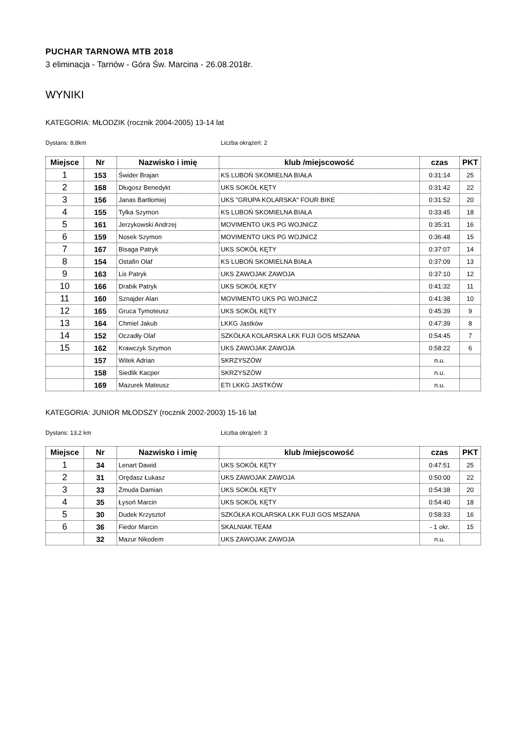PUCHAR TARNOWA MTB 2018
3 eliminacja - Tarnów - Góra Św. Marcina - 26.08.2018r.
WYNIKI
KATEGORIA: MŁODZIK (rocznik 2004-2005) 13-14 lat
Dystans: 8,8km Liczba okrążeń: 2
| Miejsce | Nr | Nazwisko i imię | klub /miejscowość | czas | PKT |
| --- | --- | --- | --- | --- | --- |
| 1 | 153 | Świder Brajan | KS LUBOŃ SKOMIELNA BIAŁA | 0:31:14 | 25 |
| 2 | 168 | Długosz Benedykt | UKS SOKÓŁ KĘTY | 0:31:42 | 22 |
| 3 | 156 | Janas Bartłomiej | UKS "GRUPA KOLARSKA" FOUR BIKE | 0:31:52 | 20 |
| 4 | 155 | Tylka Szymon | KS LUBOŃ SKOMIELNA BIAŁA | 0:33:45 | 18 |
| 5 | 161 | Jerzykowski Andrzej | MOVIMENTO UKS PG WOJNICZ | 0:35:31 | 16 |
| 6 | 159 | Nosek Szymon | MOVIMENTO UKS PG WOJNICZ | 0:36:48 | 15 |
| 7 | 167 | Bisaga Patryk | UKS SOKÓŁ KĘTY | 0:37:07 | 14 |
| 8 | 154 | Ostafin Olaf | KS LUBOŃ SKOMIELNA BIAŁA | 0:37:09 | 13 |
| 9 | 163 | Lis Patryk | UKS ZAWOJAK ZAWOJA | 0:37:10 | 12 |
| 10 | 166 | Drabik Patryk | UKS SOKÓŁ KĘTY | 0:41:32 | 11 |
| 11 | 160 | Sznajder Alan | MOVIMENTO UKS PG WOJNICZ | 0:41:38 | 10 |
| 12 | 165 | Gruca Tymoteusz | UKS SOKÓŁ KĘTY | 0:45:39 | 9 |
| 13 | 164 | Chmiel Jakub | LKKG Jastków | 0:47:39 | 8 |
| 14 | 152 | Oczadły Olaf | SZKÓŁKA KOLARSKA LKK FUJI GOS MSZANA | 0:54:45 | 7 |
| 15 | 162 | Krawczyk Szymon | UKS ZAWOJAK ZAWOJA | 0:58:22 | 6 |
| | 157 | Witek Adrian | SKRZYSZÓW | n.u. | |
| | 158 | Siedlik Kacper | SKRZYSZÓW | n.u. | |
| | 169 | Mazurek Mateusz | ETI LKKG JASTKÓW | n.u. | |
KATEGORIA: JUNIOR MŁODSZY (rocznik 2002-2003) 15-16 lat
Dystans: 13,2 km Liczba okrążeń: 3
| Miejsce | Nr | Nazwisko i imię | klub /miejscowość | czas | PKT |
| --- | --- | --- | --- | --- | --- |
| 1 | 34 | Lenart Dawid | UKS SOKÓŁ KĘTY | 0:47:51 | 25 |
| 2 | 31 | Orędasz Łukasz | UKS ZAWOJAK ZAWOJA | 0:50:00 | 22 |
| 3 | 33 | Żmuda Damian | UKS SOKÓŁ KĘTY | 0:54:38 | 20 |
| 4 | 35 | Łysoń Marcin | UKS SOKÓŁ KĘTY | 0:54:40 | 18 |
| 5 | 30 | Dudek Krzysztof | SZKÓŁKA KOLARSKA LKK FUJI GOS MSZANA | 0:58:33 | 16 |
| 6 | 36 | Fiedor Marcin | SKALNIAK TEAM | - 1 okr. | 15 |
| | 32 | Mazur Nikodem | UKS ZAWOJAK ZAWOJA | n.u. | |